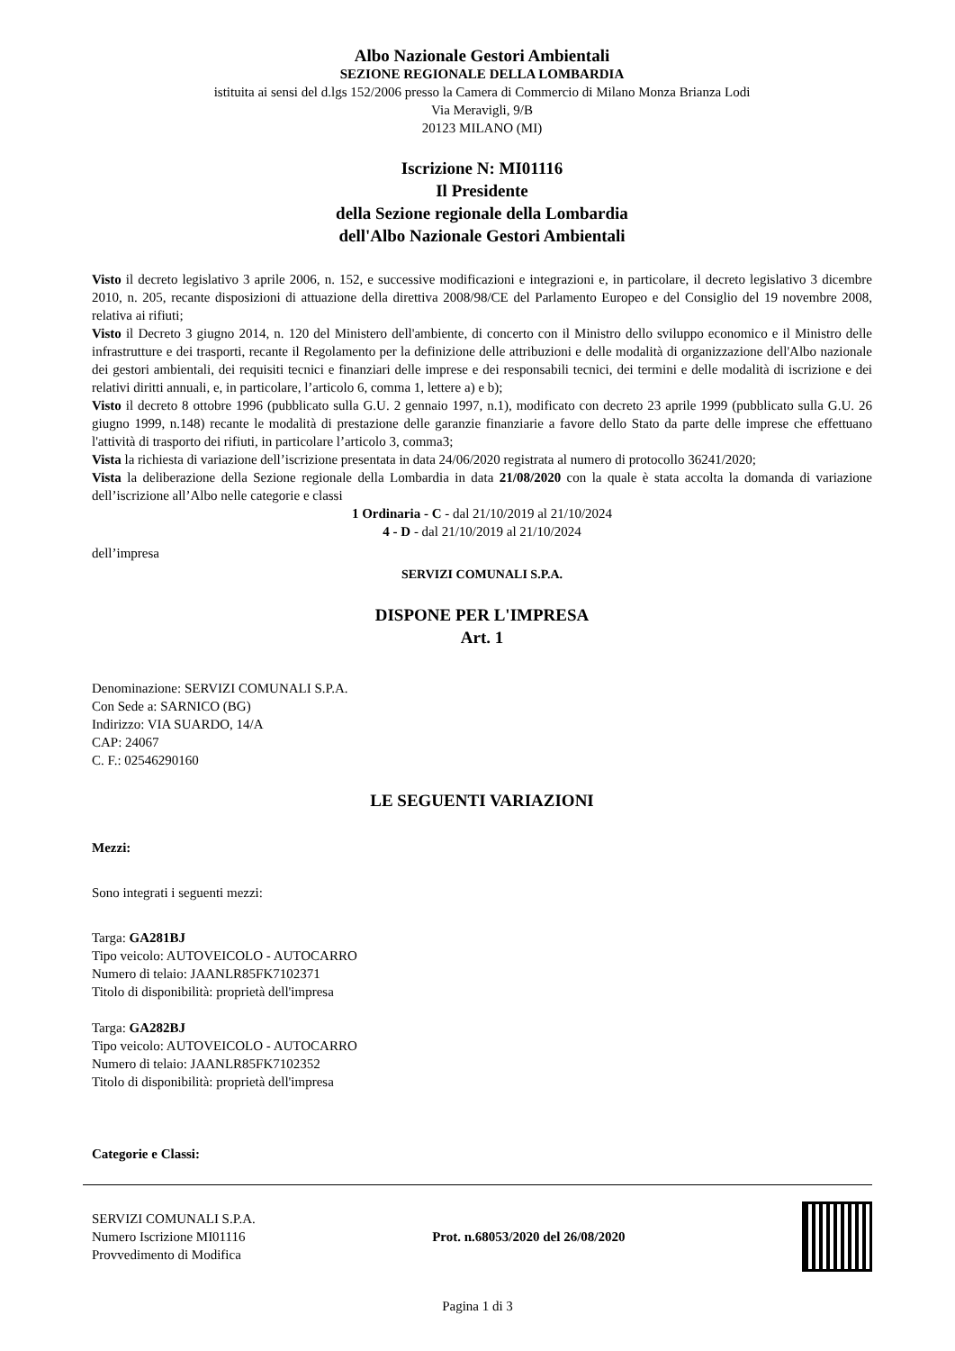Albo Nazionale Gestori Ambientali
SEZIONE REGIONALE DELLA LOMBARDIA
istituita ai sensi del d.lgs 152/2006 presso la Camera di Commercio di Milano Monza Brianza Lodi
Via Meravigli, 9/B
20123 MILANO (MI)
Iscrizione N: MI01116
Il Presidente
della Sezione regionale della Lombardia
dell'Albo Nazionale Gestori Ambientali
Visto il decreto legislativo 3 aprile 2006, n. 152, e successive modificazioni e integrazioni e, in particolare, il decreto legislativo 3 dicembre 2010, n. 205, recante disposizioni di attuazione della direttiva 2008/98/CE del Parlamento Europeo e del Consiglio del 19 novembre 2008, relativa ai rifiuti;
Visto il Decreto 3 giugno 2014, n. 120 del Ministero dell'ambiente, di concerto con il Ministro dello sviluppo economico e il Ministro delle infrastrutture e dei trasporti, recante il Regolamento per la definizione delle attribuzioni e delle modalità di organizzazione dell'Albo nazionale dei gestori ambientali, dei requisiti tecnici e finanziari delle imprese e dei responsabili tecnici, dei termini e delle modalità di iscrizione e dei relativi diritti annuali, e, in particolare, l’articolo 6, comma 1, lettere a) e b);
Visto il decreto 8 ottobre 1996 (pubblicato sulla G.U. 2 gennaio 1997, n.1), modificato con decreto 23 aprile 1999 (pubblicato sulla G.U. 26 giugno 1999, n.148) recante le modalità di prestazione delle garanzie finanziarie a favore dello Stato da parte delle imprese che effettuano l'attività di trasporto dei rifiuti, in particolare l’articolo 3, comma3;
Vista la richiesta di variazione dell’iscrizione presentata in data 24/06/2020 registrata al numero di protocollo 36241/2020;
Vista la deliberazione della Sezione regionale della Lombardia in data 21/08/2020 con la quale è stata accolta la domanda di variazione dell’iscrizione all’Albo nelle categorie e classi
1 Ordinaria - C - dal 21/10/2019 al 21/10/2024
4 - D - dal 21/10/2019 al 21/10/2024
dell’impresa
SERVIZI COMUNALI S.P.A.
DISPONE PER L'IMPRESA
Art. 1
Denominazione: SERVIZI COMUNALI S.P.A.
Con Sede a: SARNICO (BG)
Indirizzo: VIA SUARDO, 14/A
CAP: 24067
C. F.: 02546290160
LE SEGUENTI VARIAZIONI
Mezzi:
Sono integrati i seguenti mezzi:
Targa: GA281BJ
Tipo veicolo: AUTOVEICOLO - AUTOCARRO
Numero di telaio: JAANLR85FK7102371
Titolo di disponibilità: proprietà dell'impresa
Targa: GA282BJ
Tipo veicolo: AUTOVEICOLO - AUTOCARRO
Numero di telaio: JAANLR85FK7102352
Titolo di disponibilità: proprietà dell'impresa
Categorie e Classi:
SERVIZI COMUNALI S.P.A.
Numero Iscrizione MI01116
Provvedimento di Modifica
Prot. n.68053/2020 del 26/08/2020
Pagina 1 di 3